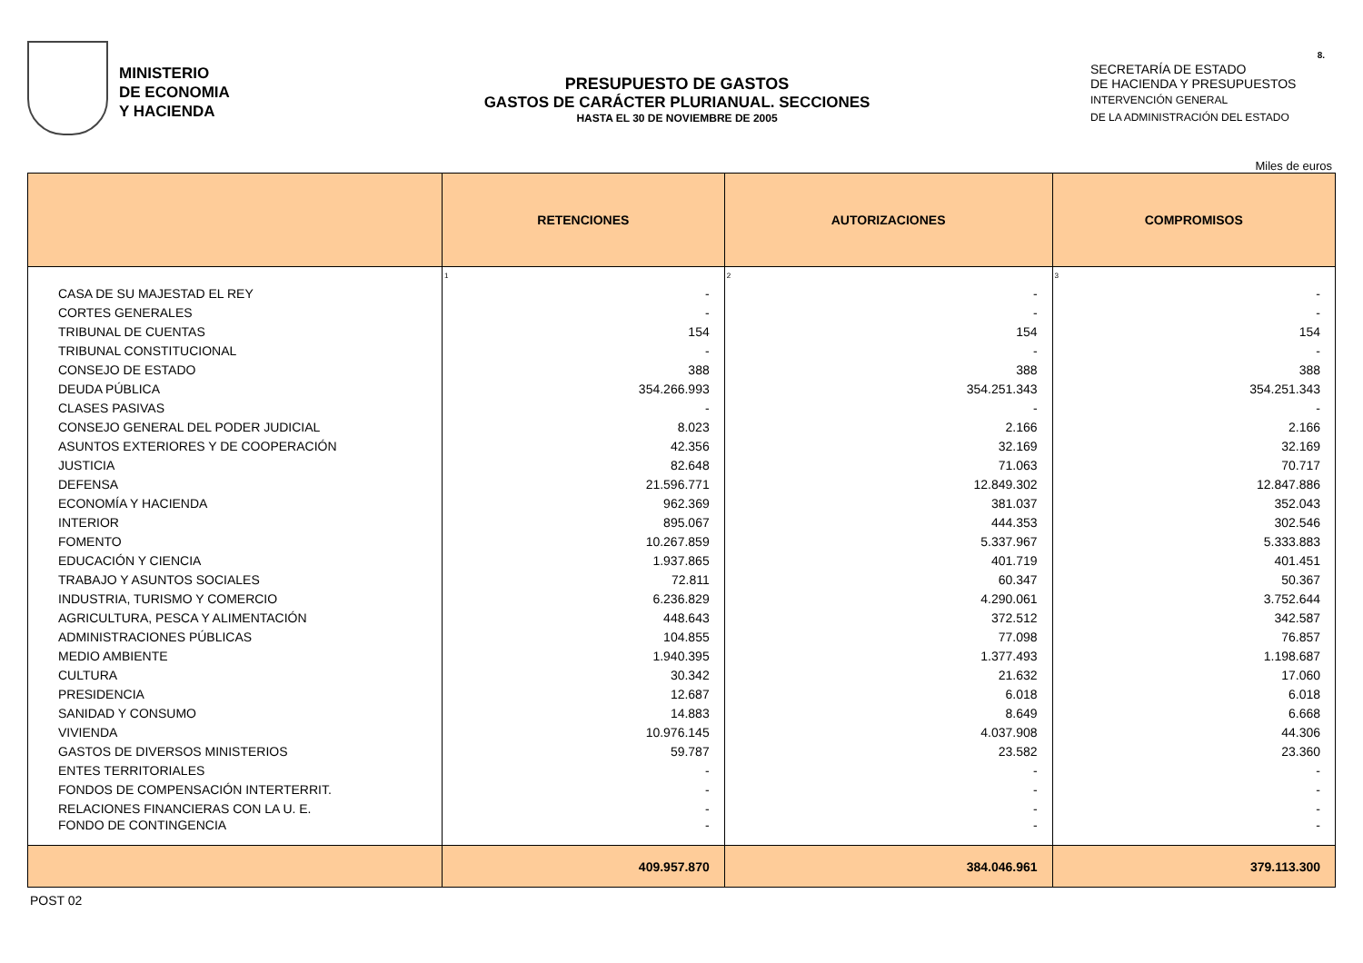8.
MINISTERIO
DE ECONOMIA
Y HACIENDA
PRESUPUESTO DE GASTOS
GASTOS DE CARÁCTER PLURIANUAL. SECCIONES
HASTA EL 30 DE NOVIEMBRE DE 2005
SECRETARÍA DE ESTADO
DE HACIENDA Y PRESUPUESTOS
INTERVENCIÓN GENERAL
DE LA ADMINISTRACIÓN DEL ESTADO
Miles de euros
| | RETENCIONES | AUTORIZACIONES | COMPROMISOS |
| --- | --- | --- | --- |
| | 1 | 2 | 3 |
| CASA DE SU MAJESTAD EL REY | - | - | - |
| CORTES GENERALES | - | - | - |
| TRIBUNAL DE CUENTAS | 154 | 154 | 154 |
| TRIBUNAL CONSTITUCIONAL | - | - | - |
| CONSEJO DE ESTADO | 388 | 388 | 388 |
| DEUDA PÚBLICA | 354.266.993 | 354.251.343 | 354.251.343 |
| CLASES PASIVAS | - | - | - |
| CONSEJO GENERAL DEL PODER JUDICIAL | 8.023 | 2.166 | 2.166 |
| ASUNTOS EXTERIORES Y DE COOPERACIÓN | 42.356 | 32.169 | 32.169 |
| JUSTICIA | 82.648 | 71.063 | 70.717 |
| DEFENSA | 21.596.771 | 12.849.302 | 12.847.886 |
| ECONOMÍA Y HACIENDA | 962.369 | 381.037 | 352.043 |
| INTERIOR | 895.067 | 444.353 | 302.546 |
| FOMENTO | 10.267.859 | 5.337.967 | 5.333.883 |
| EDUCACIÓN Y CIENCIA | 1.937.865 | 401.719 | 401.451 |
| TRABAJO Y ASUNTOS SOCIALES | 72.811 | 60.347 | 50.367 |
| INDUSTRIA, TURISMO Y COMERCIO | 6.236.829 | 4.290.061 | 3.752.644 |
| AGRICULTURA, PESCA Y ALIMENTACIÓN | 448.643 | 372.512 | 342.587 |
| ADMINISTRACIONES PÚBLICAS | 104.855 | 77.098 | 76.857 |
| MEDIO AMBIENTE | 1.940.395 | 1.377.493 | 1.198.687 |
| CULTURA | 30.342 | 21.632 | 17.060 |
| PRESIDENCIA | 12.687 | 6.018 | 6.018 |
| SANIDAD Y CONSUMO | 14.883 | 8.649 | 6.668 |
| VIVIENDA | 10.976.145 | 4.037.908 | 44.306 |
| GASTOS DE DIVERSOS MINISTERIOS | 59.787 | 23.582 | 23.360 |
| ENTES TERRITORIALES | - | - | - |
| FONDOS DE COMPENSACIÓN INTERTERRIT. | - | - | - |
| RELACIONES FINANCIERAS CON LA U. E. | - | - | - |
| FONDO DE CONTINGENCIA | - | - | - |
| | 409.957.870 | 384.046.961 | 379.113.300 |
POST 02